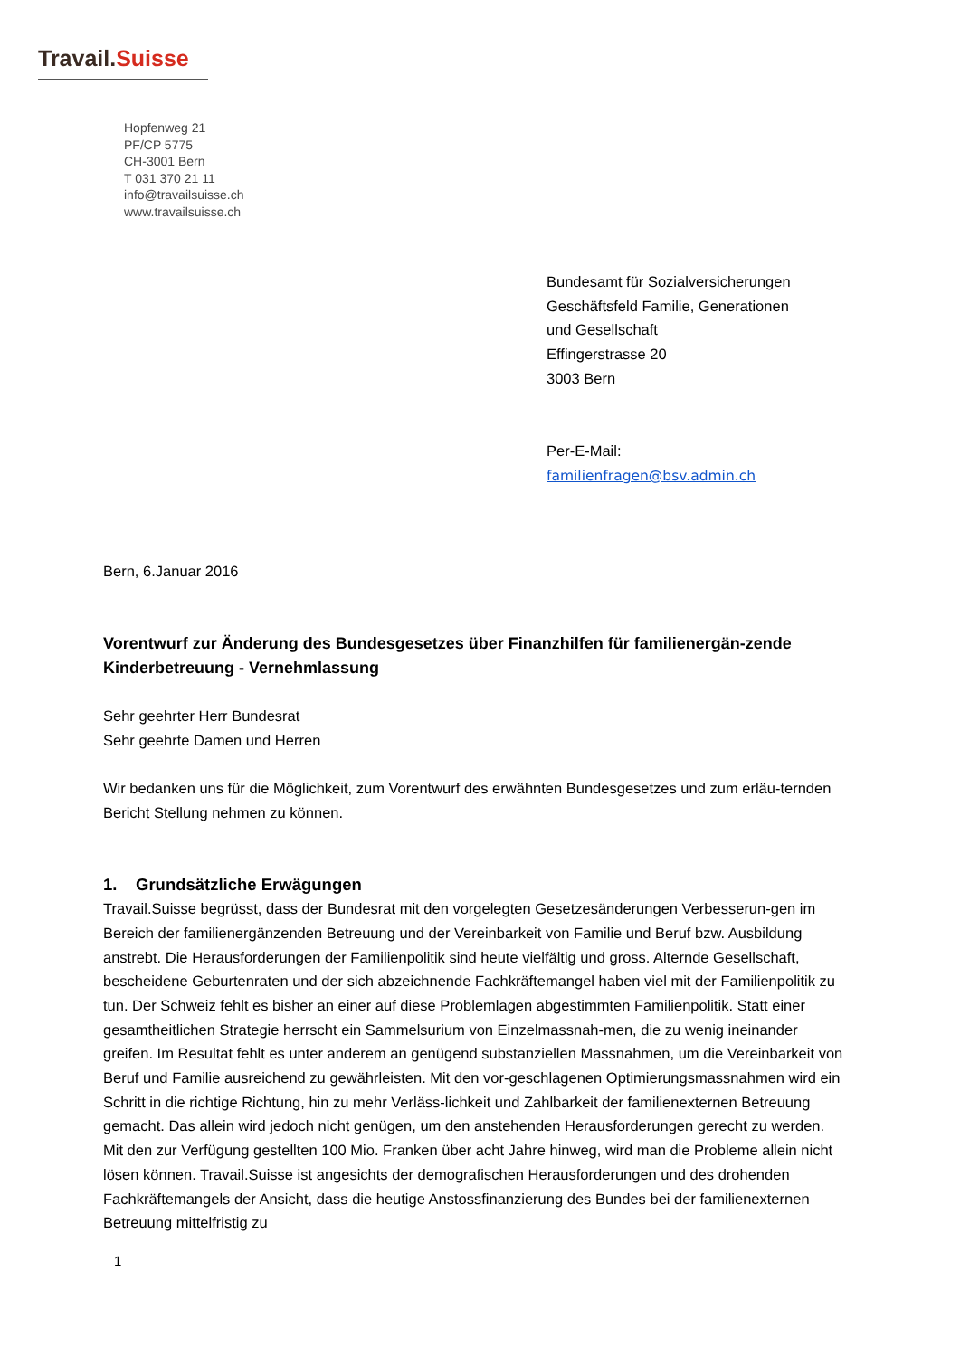Travail.Suisse
Hopfenweg 21
PF/CP 5775
CH-3001 Bern
T 031 370 21 11
info@travailsuisse.ch
www.travailsuisse.ch
Bundesamt für Sozialversicherungen
Geschäftsfeld Familie, Generationen
und Gesellschaft
Effingerstrasse 20
3003 Bern
Per-E-Mail:
familienfragen@bsv.admin.ch
Bern, 6.Januar 2016
Vorentwurf zur Änderung des Bundesgesetzes über Finanzhilfen für familienergän-zende Kinderbetreuung - Vernehmlassung
Sehr geehrter Herr Bundesrat
Sehr geehrte Damen und Herren
Wir bedanken uns für die Möglichkeit, zum Vorentwurf des erwähnten Bundesgesetzes und zum erläu-ternden Bericht Stellung nehmen zu können.
1. Grundsätzliche Erwägungen
Travail.Suisse begrüsst, dass der Bundesrat mit den vorgelegten Gesetzesänderungen Verbesserun-gen im Bereich der familienergänzenden Betreuung und der Vereinbarkeit von Familie und Beruf bzw. Ausbildung anstrebt. Die Herausforderungen der Familienpolitik sind heute vielfältig und gross. Alternde Gesellschaft, bescheidene Geburtenraten und der sich abzeichnende Fachkräftemangel haben viel mit der Familienpolitik zu tun. Der Schweiz fehlt es bisher an einer auf diese Problemlagen abgestimmten Familienpolitik. Statt einer gesamtheitlichen Strategie herrscht ein Sammelsurium von Einzelmassnah-men, die zu wenig ineinander greifen. Im Resultat fehlt es unter anderem an genügend substanziellen Massnahmen, um die Vereinbarkeit von Beruf und Familie ausreichend zu gewährleisten. Mit den vor-geschlagenen Optimierungsmassnahmen wird ein Schritt in die richtige Richtung, hin zu mehr Verläss-lichkeit und Zahlbarkeit der familienexternen Betreuung gemacht. Das allein wird jedoch nicht genügen, um den anstehenden Herausforderungen gerecht zu werden. Mit den zur Verfügung gestellten 100 Mio. Franken über acht Jahre hinweg, wird man die Probleme allein nicht lösen können. Travail.Suisse ist angesichts der demografischen Herausforderungen und des drohenden Fachkräftemangels der Ansicht, dass die heutige Anstossfinanzierung des Bundes bei der familienexternen Betreuung mittelfristig zu
1